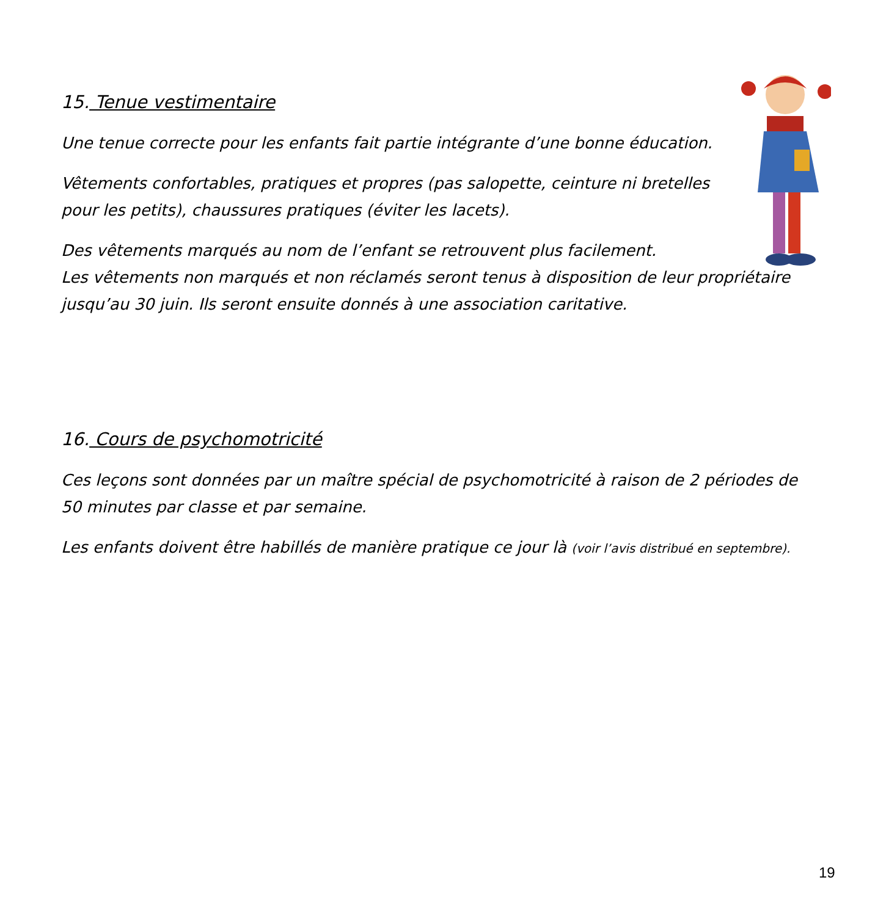15. Tenue vestimentaire
Une tenue correcte pour les enfants fait partie intégrante d’une bonne éducation.
Vêtements confortables, pratiques et propres (pas salopette, ceinture ni bretelles
pour les petits), chaussures pratiques (éviter les lacets).
Des vêtements marqués au nom de l’enfant se retrouvent plus facilement.
Les vêtements non marqués et non réclamés seront tenus à disposition de leur propriétaire jusqu’au 30 juin. Ils seront ensuite donnés à une association caritative.
16. Cours de psychomotricité
Ces leçons sont données par un maître spécial de psychomotricité à raison de 2 périodes de 50 minutes par classe et par semaine.
Les enfants doivent être habillés de manière pratique ce jour là (voir l’avis distribué en septembre).
19